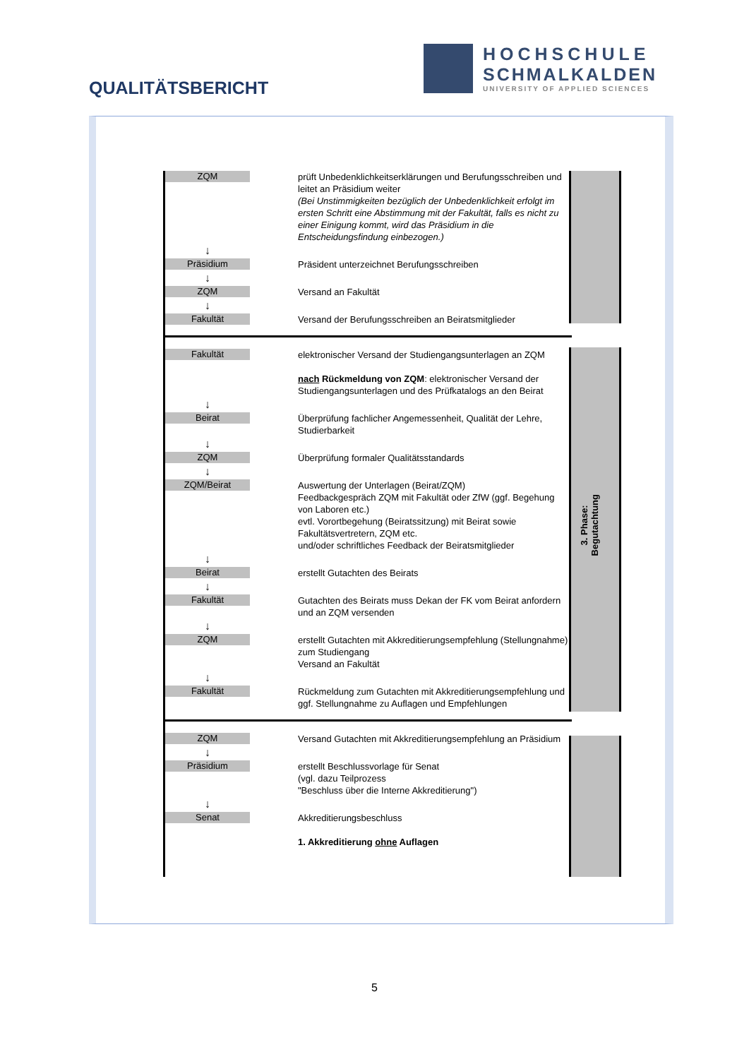QUALITÄTSBERICHT
HOCHSCHULE
SCHMALKALDEN
UNIVERSITY OF APPLIED SCIENCES
3. Phase:
Begutachtung
ZQM
prüft Unbedenklichkeitserklärungen und Berufungsschreiben und leitet an Präsidium weiter
(Bei Unstimmigkeiten bezüglich der Unbedenklichkeit erfolgt im ersten Schritt eine Abstimmung mit der Fakultät, falls es nicht zu einer Einigung kommt, wird das Präsidium in die Entscheidungsfindung einbezogen.)
↓
Präsidium
Präsident unterzeichnet Berufungsschreiben
↓
ZQM
Versand an Fakultät
↓
Fakultät
Versand der Berufungsschreiben an Beiratsmitglieder
Fakultät
elektronischer Versand der Studiengangsunterlagen an ZQM
nach Rückmeldung von ZQM: elektronischer Versand der Studiengangsunterlagen und des Prüfkatalogs an den Beirat
↓
Beirat
Überprüfung fachlicher Angemessenheit, Qualität der Lehre, Studierbarkeit
↓
ZQM
Überprüfung formaler Qualitätsstandards
↓
ZQM/Beirat
Auswertung der Unterlagen (Beirat/ZQM)
Feedbackgespräch ZQM mit Fakultät oder ZfW (ggf. Begehung von Laboren etc.)
evtl. Vorortbegehung (Beiratssitzung) mit Beirat sowie Fakultätsvertretern, ZQM etc.
und/oder schriftliches Feedback der Beiratsmitglieder
↓
Beirat
erstellt Gutachten des Beirats
↓
Fakultät
Gutachten des Beirats muss Dekan der FK vom Beirat anfordern und an ZQM versenden
↓
ZQM
erstellt Gutachten mit Akkreditierungsempfehlung (Stellungnahme) zum Studiengang
Versand an Fakultät
↓
Fakultät
Rückmeldung zum Gutachten mit Akkreditierungsempfehlung und
ggf. Stellungnahme zu Auflagen und Empfehlungen
ZQM
Versand Gutachten mit Akkreditierungsempfehlung an Präsidium
↓
Präsidium
erstellt Beschlussvorlage für Senat
(vgl. dazu Teilprozess
"Beschluss über die Interne Akkreditierung")
↓
Senat
Akkreditierungsbeschluss
1. Akkreditierung ohne Auflagen
5